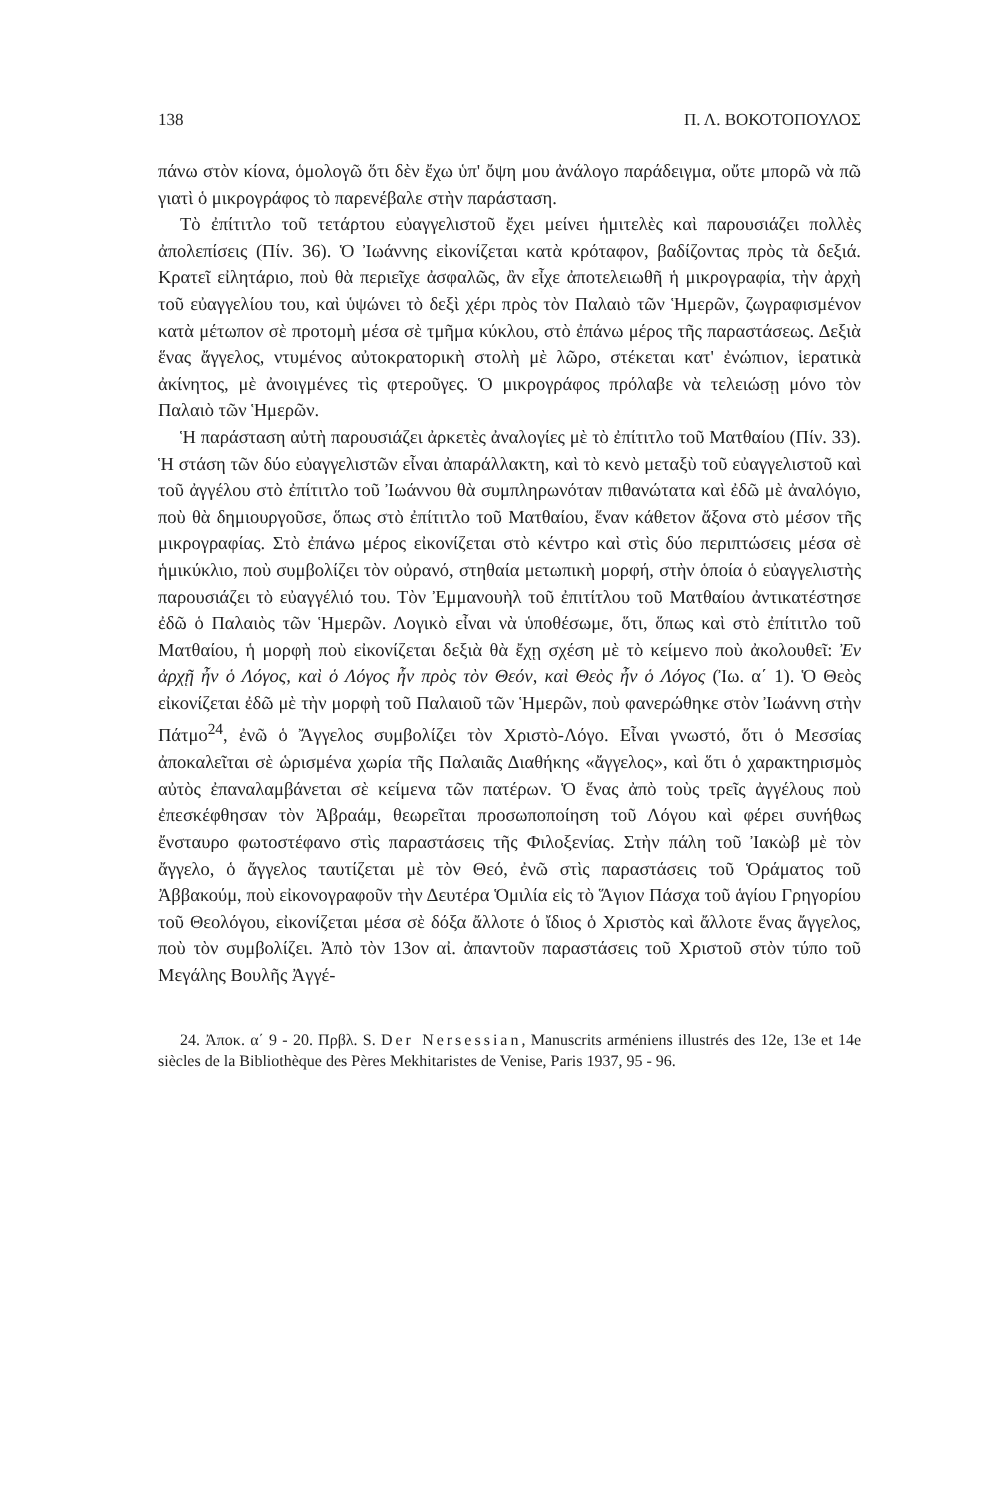138 Π. Λ. ΒΟΚΟΤΟΠΟΥΛΟΣ
πάνω στὸν κίονα, ὁμολογῶ ὅτι δὲν ἔχω ὑπ' ὄψη μου ἀνάλογο παράδειγμα, οὔτε μπορῶ νὰ πῶ γιατὶ ὁ μικρογράφος τὸ παρενέβαλε στὴν παράσταση.
Τὸ ἐπίτιτλο τοῦ τετάρτου εὐαγγελιστοῦ ἔχει μείνει ἡμιτελὲς καὶ παρουσιάζει πολλὲς ἀπολεπίσεις (Πίν. 36). Ὁ Ἰωάννης εἰκονίζεται κατὰ κρόταφον, βαδίζοντας πρὸς τὰ δεξιά. Κρατεῖ εἰλητάριο, ποὺ θὰ περιεῖχε ἀσφαλῶς, ἂν εἶχε ἀποτελειωθῆ ἡ μικρογραφία, τὴν ἀρχὴ τοῦ εὐαγγελίου του, καὶ ὑψώνει τὸ δεξὶ χέρι πρὸς τὸν Παλαιὸ τῶν Ἡμερῶν, ζωγραφισμένον κατὰ μέτωπον σὲ προτομὴ μέσα σὲ τμῆμα κύκλου, στὸ ἐπάνω μέρος τῆς παραστάσεως. Δεξιὰ ἕνας ἄγγελος, ντυμένος αὐτοκρατορικὴ στολὴ μὲ λῶρο, στέκεται κατ' ἐνώπιον, ἱερατικὰ ἀκίνητος, μὲ ἀνοιγμένες τὶς φτεροῦγες. Ὁ μικρογράφος πρόλαβε νὰ τελειώσῃ μόνο τὸν Παλαιὸ τῶν Ἡμερῶν.
Ἡ παράσταση αὐτὴ παρουσιάζει ἀρκετὲς ἀναλογίες μὲ τὸ ἐπίτιτλο τοῦ Ματθαίου (Πίν. 33). Ἡ στάση τῶν δύο εὐαγγελιστῶν εἶναι ἀπαράλλακτη, καὶ τὸ κενὸ μεταξὺ τοῦ εὐαγγελιστοῦ καὶ τοῦ ἀγγέλου στὸ ἐπίτιτλο τοῦ Ἰωάννου θὰ συμπληρωνόταν πιθανώτατα καὶ ἐδῶ μὲ ἀναλόγιο, ποὺ θὰ δημιουργοῦσε, ὅπως στὸ ἐπίτιτλο τοῦ Ματθαίου, ἕναν κάθετον ἄξονα στὸ μέσον τῆς μικρογραφίας. Στὸ ἐπάνω μέρος εἰκονίζεται στὸ κέντρο καὶ στὶς δύο περιπτώσεις μέσα σὲ ἡμικύκλιο, ποὺ συμβολίζει τὸν οὐρανό, στηθαία μετωπικὴ μορφή, στὴν ὁποία ὁ εὐαγγελιστὴς παρουσιάζει τὸ εὐαγγέλιό του. Τὸν Ἐμμανουὴλ τοῦ ἐπιτίτλου τοῦ Ματθαίου ἀντικατέστησε ἐδῶ ὁ Παλαιὸς τῶν Ἡμερῶν. Λογικὸ εἶναι νὰ ὑποθέσωμε, ὅτι, ὅπως καὶ στὸ ἐπίτιτλο τοῦ Ματθαίου, ἡ μορφὴ ποὺ εἰκονίζεται δεξιὰ θὰ ἔχῃ σχέση μὲ τὸ κείμενο ποὺ ἀκολουθεῖ: Ἐν ἀρχῇ ἦν ὁ Λόγος, καὶ ὁ Λόγος ἦν πρὸς τὸν Θεόν, καὶ Θεὸς ἦν ὁ Λόγος (Ἰω. α΄ 1). Ὁ Θεὸς εἰκονίζεται ἐδῶ μὲ τὴν μορφὴ τοῦ Παλαιοῦ τῶν Ἡμερῶν, ποὺ φανερώθηκε στὸν Ἰωάννη στὴν Πάτμο<sup>24</sup>, ἐνῶ ὁ Ἄγγελος συμβολίζει τὸν Χριστὸ-Λόγο. Εἶναι γνωστό, ὅτι ὁ Μεσσίας ἀποκαλεῖται σὲ ὡρισμένα χωρία τῆς Παλαιᾶς Διαθήκης «ἄγγελος», καὶ ὅτι ὁ χαρακτηρισμὸς αὐτὸς ἐπαναλαμβάνεται σὲ κείμενα τῶν πατέρων. Ὁ ἕνας ἀπὸ τοὺς τρεῖς ἀγγέλους ποὺ ἐπεσκέφθησαν τὸν Ἀβραάμ, θεωρεῖται προσωποποίηση τοῦ Λόγου καὶ φέρει συνήθως ἔνσταυρο φωτοστέφανο στὶς παραστάσεις τῆς Φιλοξενίας. Στὴν πάλη τοῦ Ἰακὼβ μὲ τὸν ἄγγελο, ὁ ἄγγελος ταυτίζεται μὲ τὸν Θεό, ἐνῶ στὶς παραστάσεις τοῦ Ὁράματος τοῦ Ἀββακούμ, ποὺ εἰκονογραφοῦν τὴν Δευτέρα Ὁμιλία εἰς τὸ Ἅγιον Πάσχα τοῦ ἁγίου Γρηγορίου τοῦ Θεολόγου, εἰκονίζεται μέσα σὲ δόξα ἄλλοτε ὁ ἴδιος ὁ Χριστὸς καὶ ἄλλοτε ἕνας ἄγγελος, ποὺ τὸν συμβολίζει. Ἀπὸ τὸν 13ον αἰ. ἀπαντοῦν παραστάσεις τοῦ Χριστοῦ στὸν τύπο τοῦ Μεγάλης Βουλῆς Ἀγγέ-
24. Ἀποκ. α΄ 9 - 20. Πρβλ. S. Der Nersessian, Manuscrits arméniens illustrés des 12e, 13e et 14e siècles de la Bibliothèque des Pères Mekhitaristes de Venise, Paris 1937, 95 - 96.